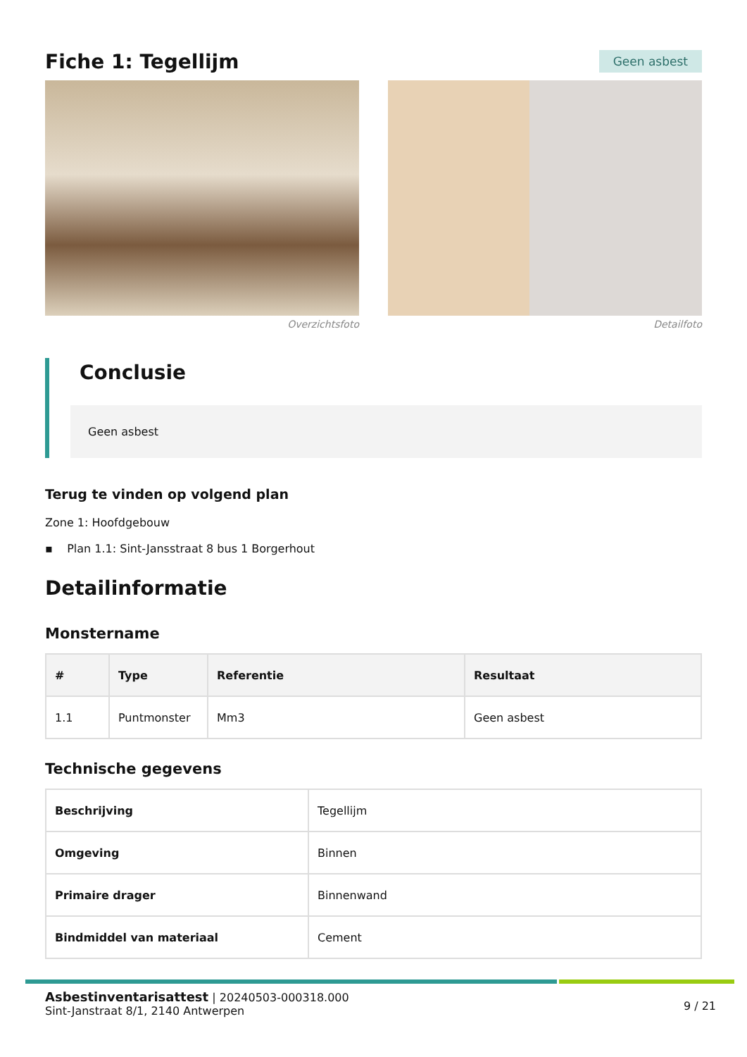Fiche 1: Tegellijm
Geen asbest
Overzichtsfoto Detailfoto
Conclusie
Geen asbest
Terug te vinden op volgend plan
Zone 1: Hoofdgebouw
▪ Plan 1.1: Sint-Jansstraat 8 bus 1 Borgerhout
Detailinformatie
Monstername
| # | Type | Referentie | Resultaat |
| --- | --- | --- | --- |
| 1.1 | Puntmonster | Mm3 | Geen asbest |
Technische gegevens
| Beschrijving | Tegellijm |
| Omgeving | Binnen |
| Primaire drager | Binnenwand |
| Bindmiddel van materiaal | Cement |
Asbestinventarisattest | 20240503-000318.000
Sint-Janstraat 8/1, 2140 Antwerpen
9 / 21